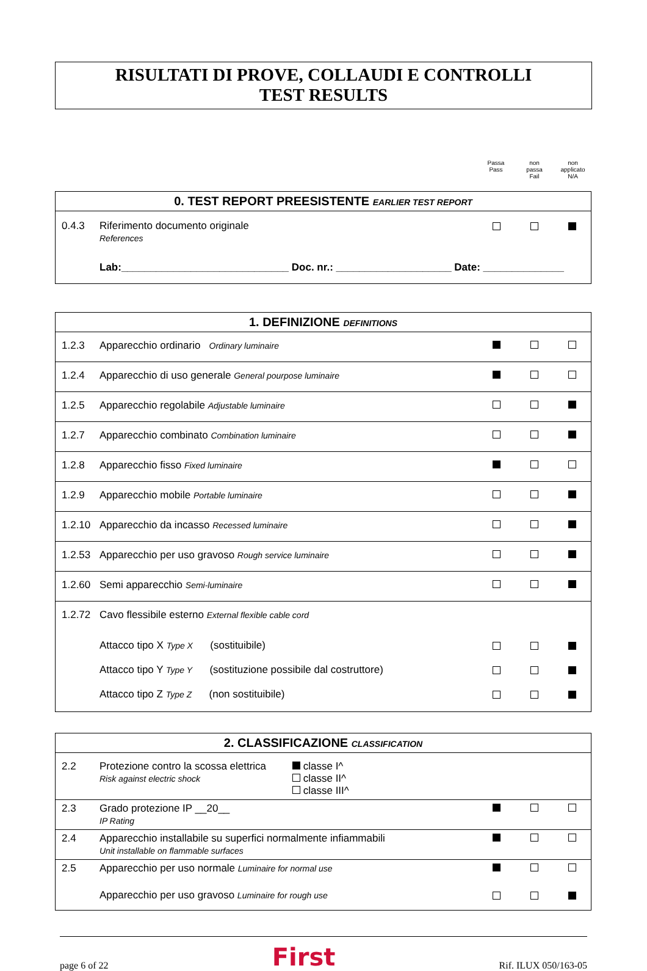RISULTATI DI PROVE, COLLAUDI E CONTROLLI
TEST RESULTS
Passa
Pass
non
passa
Fail
non
applicato
N/A
| 0. TEST REPORT PREESISTENTE EARLIER TEST REPORT | | | | |
| --- | --- | --- | --- | --- |
| 0.4.3 | Riferimento documento originale References | | | |
| | Lab:_____________________________ Doc. nr.: ____________________ Date: ______________ | | | |
| 1. DEFINIZIONE DEFINITIONS | | | | |
| --- | --- | --- | --- | --- |
| 1.2.3 | Apparecchio ordinario Ordinary luminaire | | | |
| 1.2.4 | Apparecchio di uso generale General pourpose luminaire | | | |
| 1.2.5 | Apparecchio regolabile Adjustable luminaire | | | |
| 1.2.7 | Apparecchio combinato Combination luminaire | | | |
| 1.2.8 | Apparecchio fisso Fixed luminaire | | | |
| 1.2.9 | Apparecchio mobile Portable luminaire | | | |
| 1.2.10 | Apparecchio da incasso Recessed luminaire | | | |
| 1.2.53 | Apparecchio per uso gravoso Rough service luminaire | | | |
| 1.2.60 | Semi apparecchio Semi-luminaire | | | |
| 1.2.72 | Cavo flessibile esterno External flexible cable cord | | | |
| | Attacco tipo X Type X (sostituibile) | | | |
| | Attacco tipo Y Type Y (sostituzione possibile dal costruttore) | | | |
| | Attacco tipo Z Type Z (non sostituibile) | | | |
| 2. CLASSIFICAZIONE CLASSIFICATION | | | | |
| --- | --- | --- | --- | --- |
| 2.2 | Protezione contro la scossa elettrica Risk against electric shock classe I^ classe II^ classe III^ | | | |
| 2.3 | Grado protezione IP __20__ IP Rating | | | |
| 2.4 | Apparecchio installabile su superfici normalmente infiammabili Unit installable on flammable surfaces | | | |
| 2.5 | Apparecchio per uso normale Luminaire for normal use | | | |
| | Apparecchio per uso gravoso Luminaire for rough use | | | |
page 6 of 22 First Rif. ILUX 050/163-05